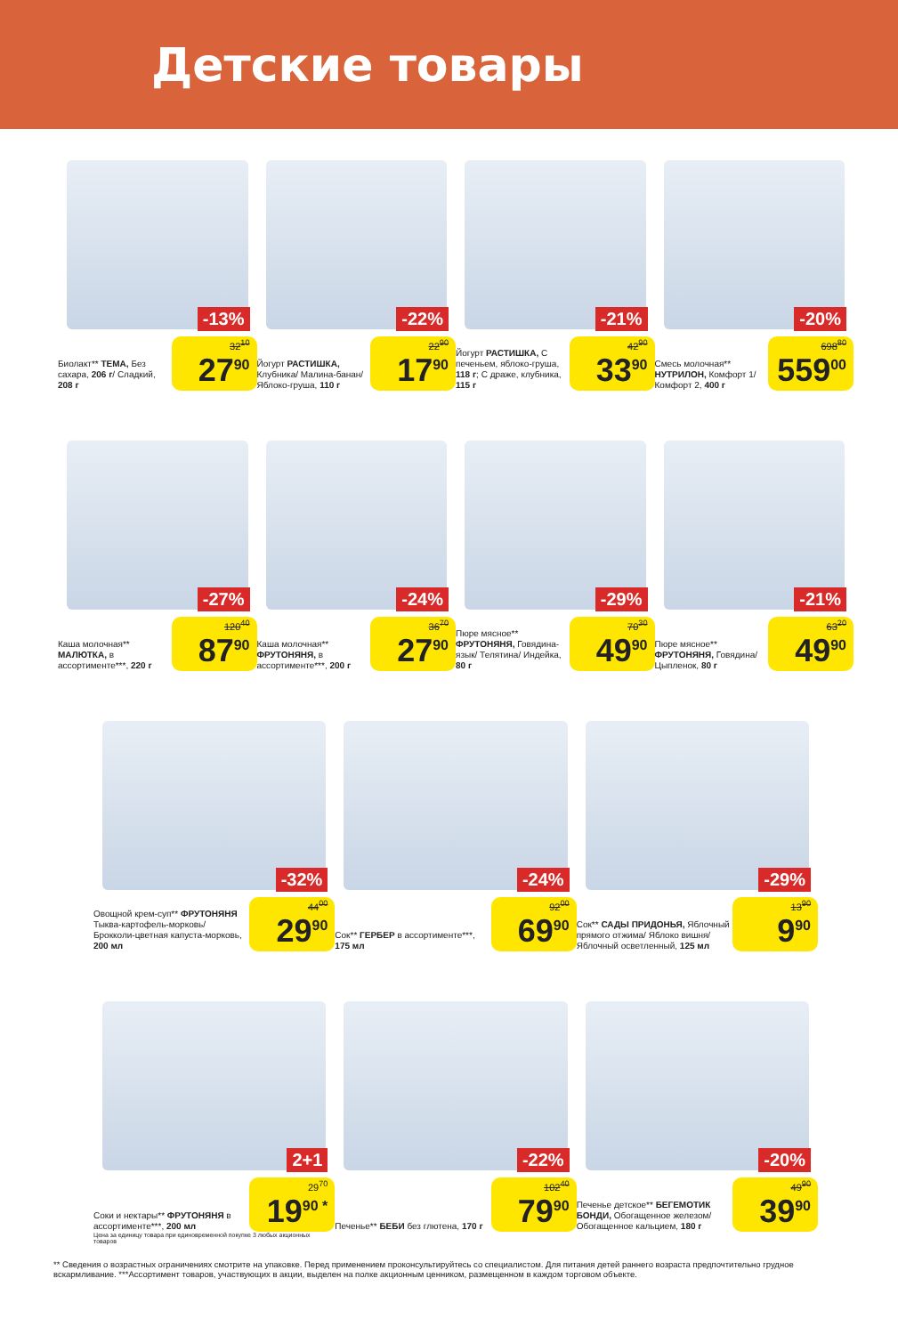Детские товары
-13%
Биолакт** ТЕМА, Без сахара, 206 г/ Сладкий, 208 г
32<sup>10</sup>
27<sup>90</sup>
-22%
Йогурт РАСТИШКА, Клубника/ Малина-банан/ Яблоко-груша, 110 г
22<sup>90</sup>
17<sup>90</sup>
-21%
Йогурт РАСТИШКА, С печеньем, яблоко-груша, 118 г; С драже, клубника, 115 г
42<sup>90</sup>
33<sup>90</sup>
-20%
Смесь молочная** НУТРИЛОН, Комфорт 1/ Комфорт 2, 400 г
698<sup>80</sup>
559<sup>00</sup>
-27%
Каша молочная** МАЛЮТКА, в ассортименте***, 220 г
120<sup>40</sup>
87<sup>90</sup>
-24%
Каша молочная** ФРУТОНЯНЯ, в ассортименте***, 200 г
36<sup>70</sup>
27<sup>90</sup>
-29%
Пюре мясное** ФРУТОНЯНЯ, Говядина-язык/ Телятина/ Индейка, 80 г
70<sup>30</sup>
49<sup>90</sup>
-21%
Пюре мясное** ФРУТОНЯНЯ, Говядина/ Цыпленок, 80 г
63<sup>20</sup>
49<sup>90</sup>
-32%
Овощной крем-суп** ФРУТОНЯНЯ Тыква-картофель-морковь/ Брокколи-цветная капуста-морковь, 200 мл
44<sup>00</sup>
29<sup>90</sup>
-24%
Сок** ГЕРБЕР в ассортименте***, 175 мл
92<sup>00</sup>
69<sup>90</sup>
-29%
Сок** САДЫ ПРИДОНЬЯ, Яблочный прямого отжима/ Яблоко вишня/ Яблочный осветленный, 125 мл
13<sup>90</sup>
9<sup>90</sup>
2+1
Соки и нектары** ФРУТОНЯНЯ в ассортименте***, 200 мл
29<sup>70</sup>
19<sup>90 *</sup>
Цена за единицу товара при единовременной покупке 3 любых акционных товаров
-22%
Печенье** БЕБИ без глютена, 170 г
102<sup>40</sup>
79<sup>90</sup>
-20%
Печенье детское** БЕГЕМОТИК БОНДИ, Обогащенное железом/ Обогащенное кальцием, 180 г
49<sup>90</sup>
39<sup>90</sup>
** Сведения о возрастных ограничениях смотрите на упаковке. Перед применением проконсультируйтесь со специалистом. Для питания детей раннего возраста предпочтительно грудное вскармливание. ***Ассортимент товаров, участвующих в акции, выделен на полке акционным ценником, размещенном в каждом торговом объекте.